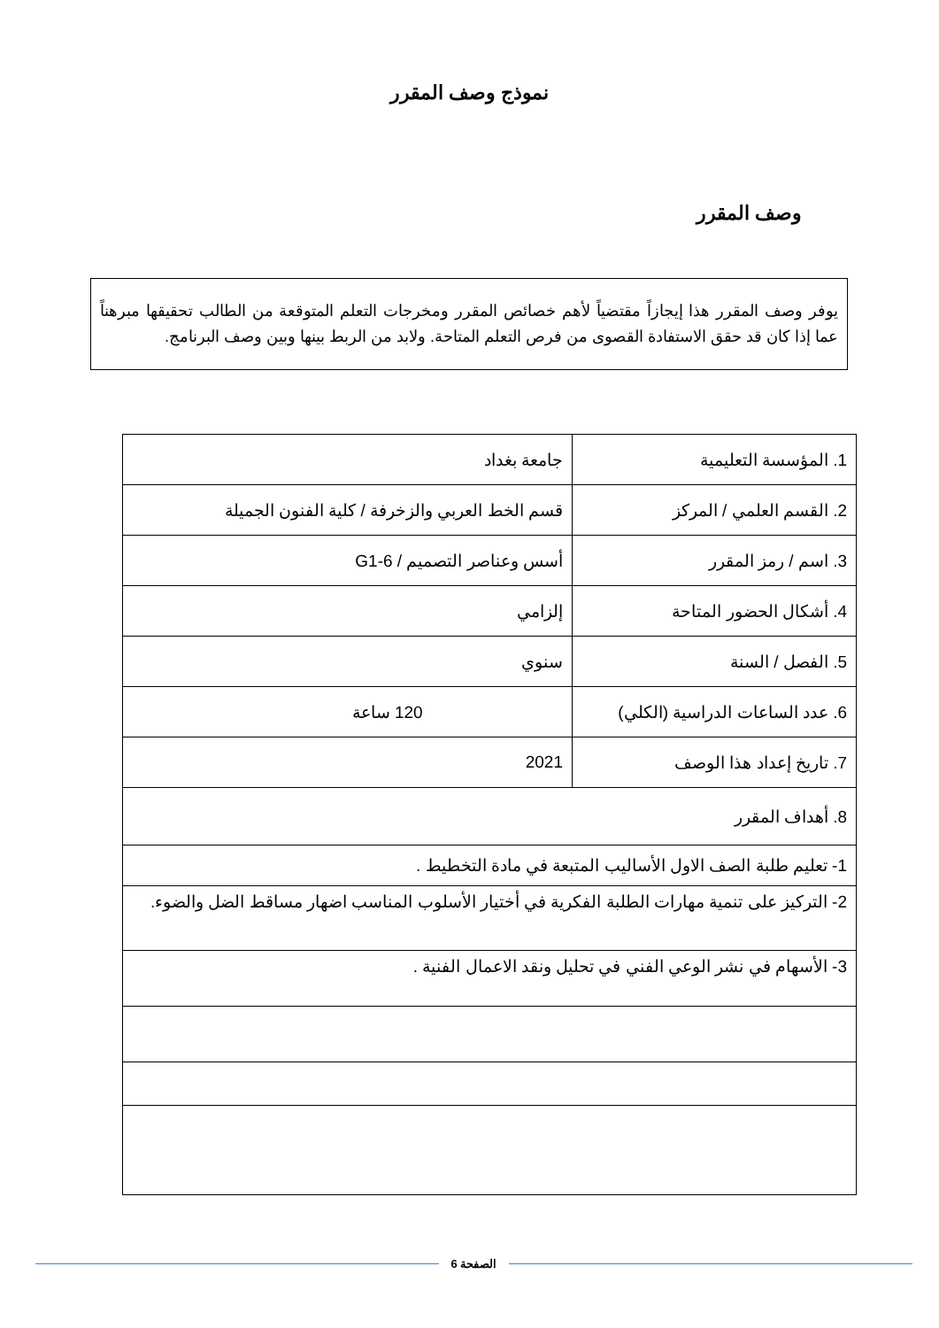نموذج وصف المقرر
وصف المقرر
يوفر وصف المقرر هذا إيجازاً مقتضياً لأهم خصائص المقرر ومخرجات التعلم المتوقعة من الطالب تحقيقها مبرهناً عما إذا كان قد حقق الاستفادة القصوى من فرص التعلم المتاحة. ولابد من الربط بينها وبين وصف البرنامج.
| 1. المؤسسة التعليمية | جامعة بغداد |
| 2. القسم العلمي / المركز | قسم الخط العربي والزخرفة / كلية الفنون الجميلة |
| 3. اسم / رمز المقرر | أسس وعناصر التصميم / G1-6 |
| 4. أشكال الحضور المتاحة | إلزامي |
| 5. الفصل / السنة | سنوي |
| 6. عدد الساعات الدراسية (الكلي) | 120 ساعة |
| 7. تاريخ إعداد هذا الوصف | 2021 |
| 8. أهداف المقرر | |
| 1- تعليم طلبة الصف الاول الأساليب المتبعة في مادة التخطيط . | |
| 2- التركيز على تنمية مهارات الطلبة الفكرية في أختيار الأسلوب المناسب اضهار مساقط الضل والضوء. | |
| 3- الأسهام في نشر الوعي الفني في تحليل ونقد الاعمال الفنية . | |
الصفحة 6